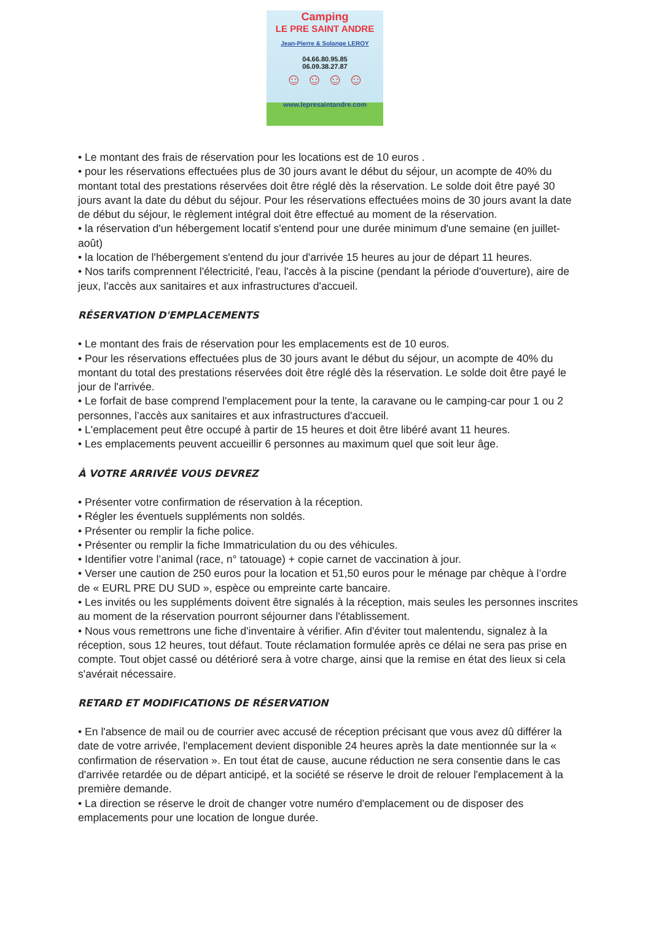Camping
LE PRE SAINT ANDRE
Jean-Pierre & Solange LEROY
04.66.80.95.85
06.09.38.27.87
☺ ☺ ☺ ☺
www.lepresaintandre.com
• Le montant des frais de réservation pour les locations est de 10 euros .
• pour les réservations effectuées plus de 30 jours avant le début du séjour, un acompte de 40% du montant total des prestations réservées doit être réglé dès la réservation. Le solde doit être payé 30 jours avant la date du début du séjour. Pour les réservations effectuées moins de 30 jours avant la date de début du séjour, le règlement intégral doit être effectué au moment de la réservation.
• la réservation d'un hébergement locatif s'entend pour une durée minimum d'une semaine (en juillet-août)
• la location de l'hébergement s'entend du jour d'arrivée 15 heures au jour de départ 11 heures.
• Nos tarifs comprennent l'électricité, l'eau, l'accès à la piscine (pendant la période d'ouverture), aire de jeux, l'accès aux sanitaires et aux infrastructures d'accueil.
RÉSERVATION D'EMPLACEMENTS
• Le montant des frais de réservation pour les emplacements est de 10 euros.
• Pour les réservations effectuées plus de 30 jours avant le début du séjour, un acompte de 40% du montant du total des prestations réservées doit être réglé dès la réservation. Le solde doit être payé le jour de l'arrivée.
• Le forfait de base comprend l'emplacement pour la tente, la caravane ou le camping-car pour 1 ou 2 personnes, l’accès aux sanitaires et aux infrastructures d'accueil.
• L'emplacement peut être occupé à partir de 15 heures et doit être libéré avant 11 heures.
• Les emplacements peuvent accueillir 6 personnes au maximum quel que soit leur âge.
À VOTRE ARRIVÉE VOUS DEVREZ
• Présenter votre confirmation de réservation à la réception.
• Régler les éventuels suppléments non soldés.
• Présenter ou remplir la fiche police.
• Présenter ou remplir la fiche Immatriculation du ou des véhicules.
• Identifier votre l’animal (race, n° tatouage) + copie carnet de vaccination à jour.
• Verser une caution de 250 euros pour la location et 51,50 euros pour le ménage par chèque à l’ordre de « EURL PRE DU SUD », espèce ou empreinte carte bancaire.
• Les invités ou les suppléments doivent être signalés à la réception, mais seules les personnes inscrites au moment de la réservation pourront séjourner dans l'établissement.
• Nous vous remettrons une fiche d'inventaire à vérifier. Afin d'éviter tout malentendu, signalez à la réception, sous 12 heures, tout défaut. Toute réclamation formulée après ce délai ne sera pas prise en compte. Tout objet cassé ou détérioré sera à votre charge, ainsi que la remise en état des lieux si cela s'avérait nécessaire.
RETARD ET MODIFICATIONS DE RÉSERVATION
• En l'absence de mail ou de courrier avec accusé de réception précisant que vous avez dû différer la date de votre arrivée, l'emplacement devient disponible 24 heures après la date mentionnée sur la « confirmation de réservation ». En tout état de cause, aucune réduction ne sera consentie dans le cas d'arrivée retardée ou de départ anticipé, et la société se réserve le droit de relouer l'emplacement à la première demande.
• La direction se réserve le droit de changer votre numéro d'emplacement ou de disposer des emplacements pour une location de longue durée.